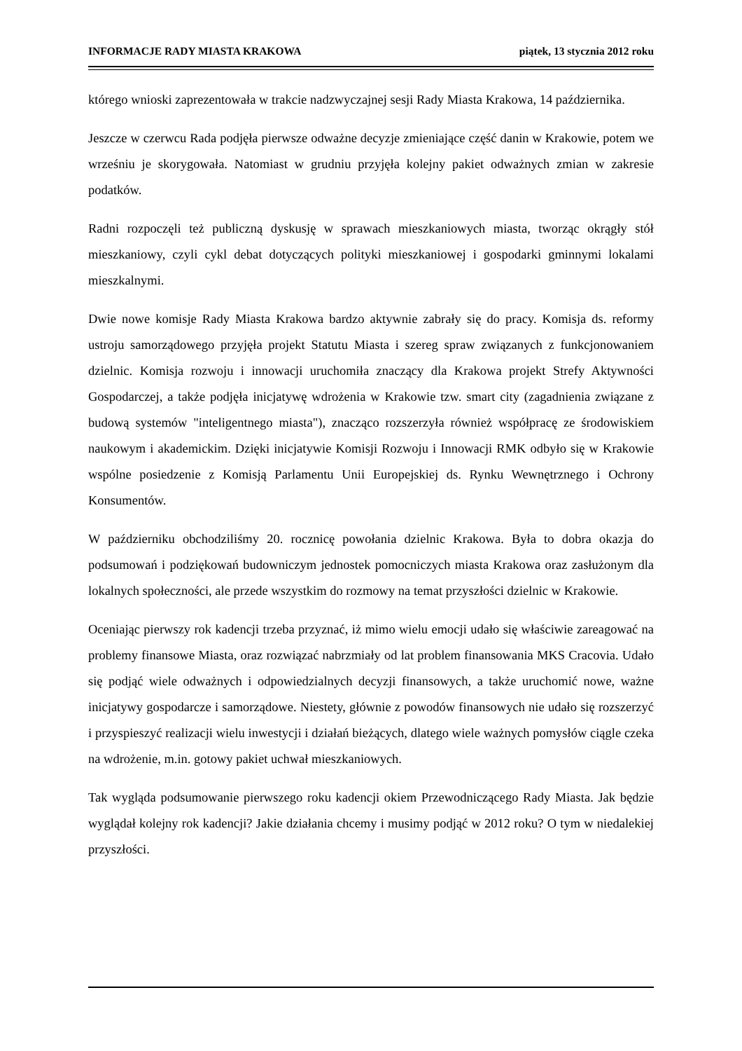INFORMACJE RADY MIASTA KRAKOWA piątek, 13 stycznia 2012 roku
którego wnioski zaprezentowała w trakcie nadzwyczajnej sesji Rady Miasta Krakowa, 14 października.
Jeszcze w czerwcu Rada podjęła pierwsze odważne decyzje zmieniające część danin w Krakowie, potem we wrześniu je skorygowała. Natomiast w grudniu przyjęła kolejny pakiet odważnych zmian w zakresie podatków.
Radni rozpoczęli też publiczną dyskusję w sprawach mieszkaniowych miasta, tworząc okrągły stół mieszkaniowy, czyli cykl debat dotyczących polityki mieszkaniowej i gospodarki gminnymi lokalami mieszkalnymi.
Dwie nowe komisje Rady Miasta Krakowa bardzo aktywnie zabrały się do pracy. Komisja ds. reformy ustroju samorządowego przyjęła projekt Statutu Miasta i szereg spraw związanych z funkcjonowaniem dzielnic. Komisja rozwoju i innowacji uruchomiła znaczący dla Krakowa projekt Strefy Aktywności Gospodarczej, a także podjęła inicjatywę wdrożenia w Krakowie tzw. smart city (zagadnienia związane z budową systemów "inteligentnego miasta"), znacząco rozszerzyła również współpracę ze środowiskiem naukowym i akademickim. Dzięki inicjatywie Komisji Rozwoju i Innowacji RMK odbyło się w Krakowie wspólne posiedzenie z Komisją Parlamentu Unii Europejskiej ds. Rynku Wewnętrznego i Ochrony Konsumentów.
W październiku obchodziliśmy 20. rocznicę powołania dzielnic Krakowa. Była to dobra okazja do podsumowań i podziękowań budowniczym jednostek pomocniczych miasta Krakowa oraz zasłużonym dla lokalnych społeczności, ale przede wszystkim do rozmowy na temat przyszłości dzielnic w Krakowie.
Oceniając pierwszy rok kadencji trzeba przyznać, iż mimo wielu emocji udało się właściwie zareagować na problemy finansowe Miasta, oraz rozwiązać nabrzmiały od lat problem finansowania MKS Cracovia. Udało się podjąć wiele odważnych i odpowiedzialnych decyzji finansowych, a także uruchomić nowe, ważne inicjatywy gospodarcze i samorządowe. Niestety, głównie z powodów finansowych nie udało się rozszerzyć i przyspieszyć realizacji wielu inwestycji i działań bieżących, dlatego wiele ważnych pomysłów ciągle czeka na wdrożenie, m.in. gotowy pakiet uchwał mieszkaniowych.
Tak wygląda podsumowanie pierwszego roku kadencji okiem Przewodniczącego Rady Miasta. Jak będzie wyglądał kolejny rok kadencji? Jakie działania chcemy i musimy podjąć w 2012 roku? O tym w niedalekiej przyszłości.